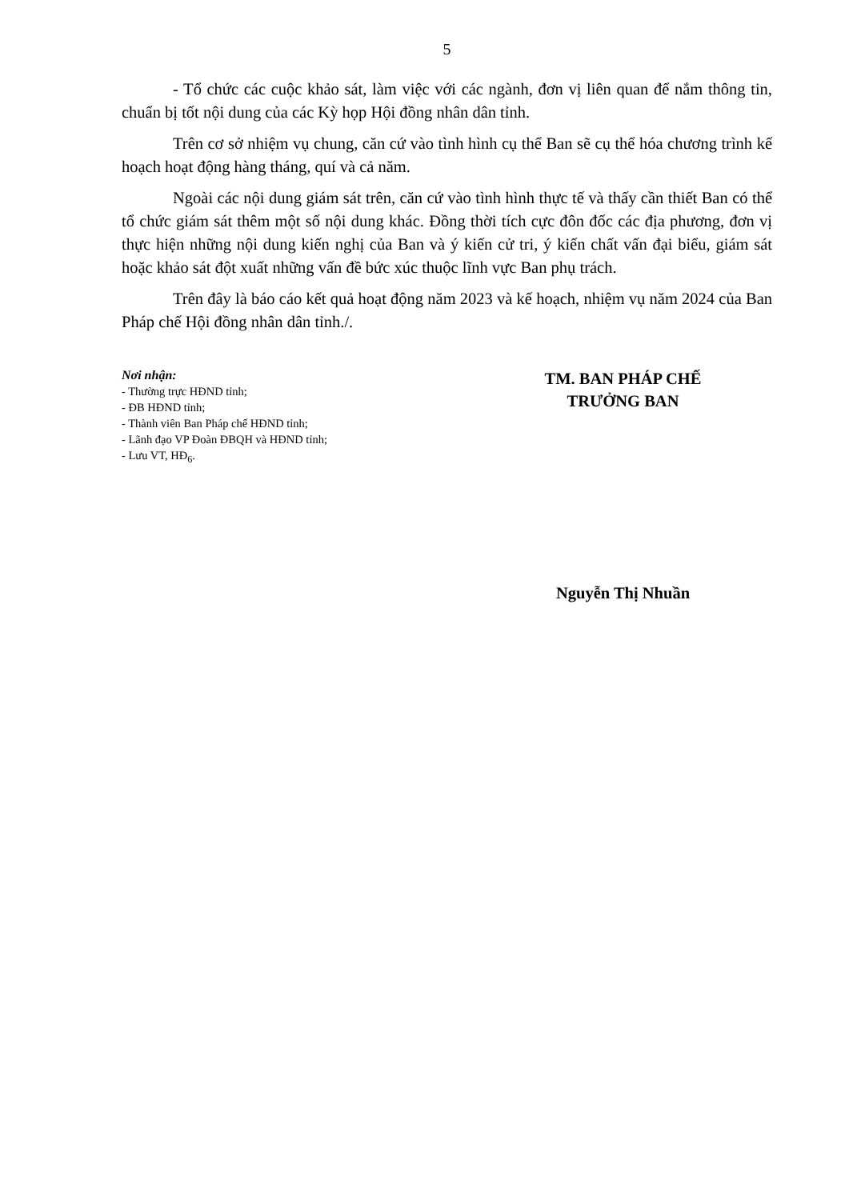5
- Tổ chức các cuộc khảo sát, làm việc với các ngành, đơn vị liên quan để nắm thông tin, chuẩn bị tốt nội dung của các Kỳ họp Hội đồng nhân dân tỉnh.
Trên cơ sở nhiệm vụ chung, căn cứ vào tình hình cụ thể Ban sẽ cụ thể hóa chương trình kế hoạch hoạt động hàng tháng, quí và cả năm.
Ngoài các nội dung giám sát trên, căn cứ vào tình hình thực tế và thấy cần thiết Ban có thể tổ chức giám sát thêm một số nội dung khác. Đồng thời tích cực đôn đốc các địa phương, đơn vị thực hiện những nội dung kiến nghị của Ban và ý kiến cử tri, ý kiến chất vấn đại biểu, giám sát hoặc khảo sát đột xuất những vấn đề bức xúc thuộc lĩnh vực Ban phụ trách.
Trên đây là báo cáo kết quả hoạt động năm 2023 và kế hoạch, nhiệm vụ năm 2024 của Ban Pháp chế Hội đồng nhân dân tỉnh./.
Nơi nhận:
- Thường trực HĐND tỉnh;
- ĐB HĐND tỉnh;
- Thành viên Ban Pháp chế HĐND tỉnh;
- Lãnh đạo VP Đoàn ĐBQH và HĐND tỉnh;
- Lưu VT, HĐ<sub>6</sub>.
TM. BAN PHÁP CHẾ
TRƯỞNG BAN
Nguyễn Thị Nhuần